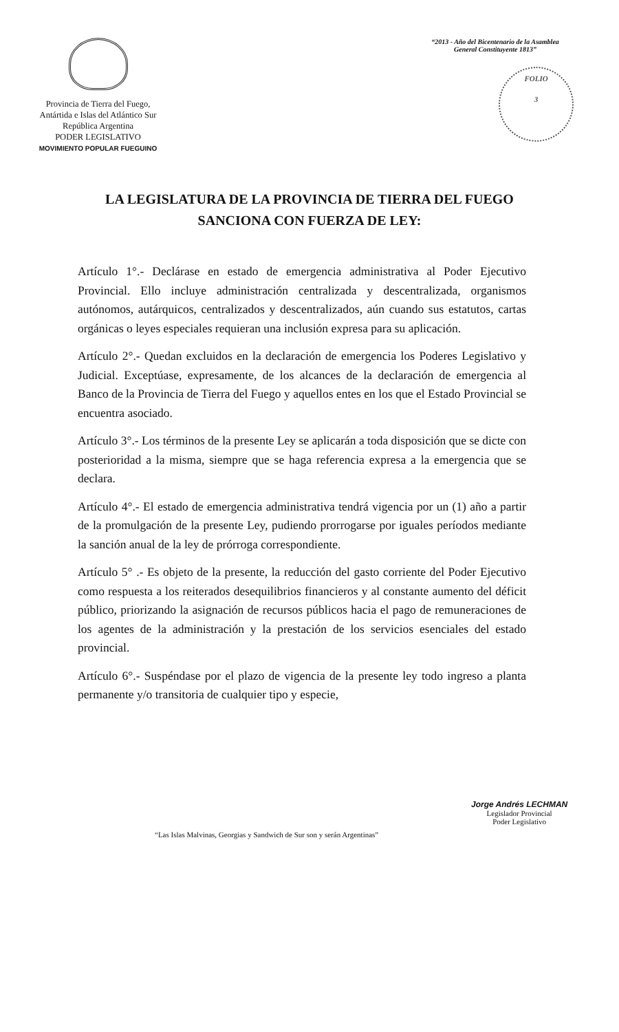Provincia de Tierra del Fuego,
Antártida e Islas del Atlántico Sur
República Argentina
PODER LEGISLATIVO
MOVIMIENTO POPULAR FUEGUINO
“2013 - Año del Bicentenario de la Asamblea
General Constituyente 1813”
FOLIO
3
LA LEGISLATURA DE LA PROVINCIA DE TIERRA DEL FUEGO
SANCIONA CON FUERZA DE LEY:
Artículo 1°.- Declárase en estado de emergencia administrativa al Poder Ejecutivo Provincial. Ello incluye administración centralizada y descentralizada, organismos autónomos, autárquicos, centralizados y descentralizados, aún cuando sus estatutos, cartas orgánicas o leyes especiales requieran una inclusión expresa para su aplicación.
Artículo 2°.- Quedan excluidos en la declaración de emergencia los Poderes Legislativo y Judicial. Exceptúase, expresamente, de los alcances de la declaración de emergencia al Banco de la Provincia de Tierra del Fuego y aquellos entes en los que el Estado Provincial se encuentra asociado.
Artículo 3°.- Los términos de la presente Ley se aplicarán a toda disposición que se dicte con posterioridad a la misma, siempre que se haga referencia expresa a la emergencia que se declara.
Artículo 4°.- El estado de emergencia administrativa tendrá vigencia por un (1) año a partir de la promulgación de la presente Ley, pudiendo prorrogarse por iguales períodos mediante la sanción anual de la ley de prórroga correspondiente.
Artículo 5° .- Es objeto de la presente, la reducción del gasto corriente del Poder Ejecutivo como respuesta a los reiterados desequilibrios financieros y al constante aumento del déficit público, priorizando la asignación de recursos públicos hacia el pago de remuneraciones de los agentes de la administración y la prestación de los servicios esenciales del estado provincial.
Artículo 6°.- Suspéndase por el plazo de vigencia de la presente ley todo ingreso a planta permanente y/o transitoria de cualquier tipo y especie,
Jorge Andrés LECHMAN
Legislador Provincial
Poder Legislativo
“Las Islas Malvinas, Georgias y Sandwich de Sur son y serán Argentinas”